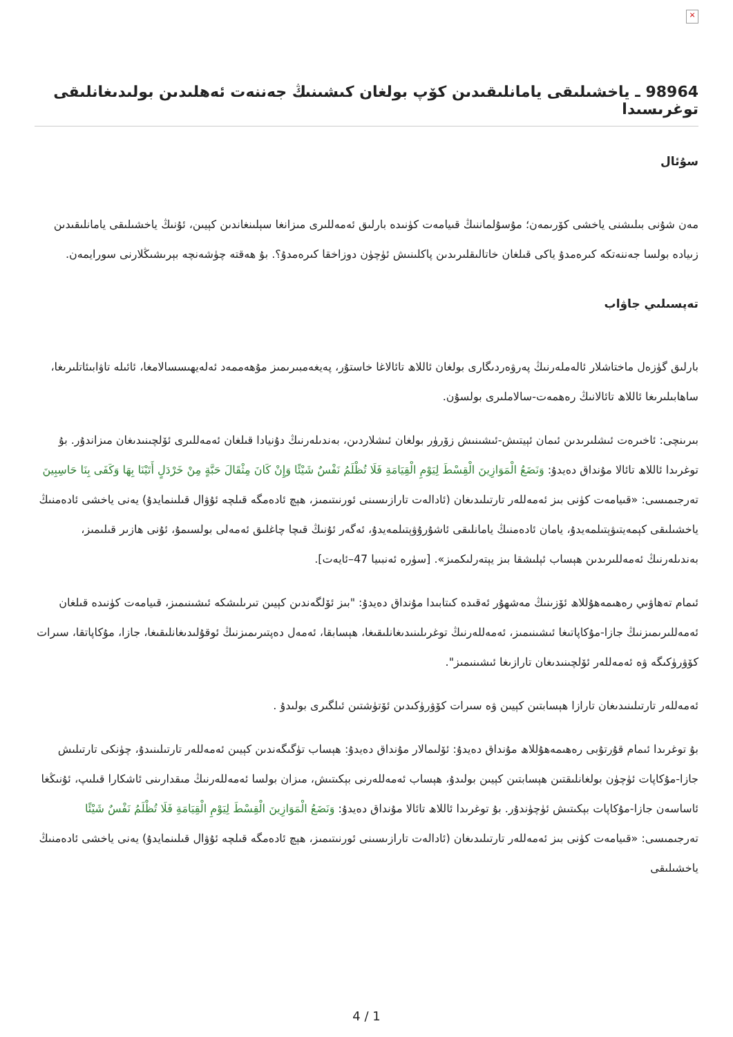×
98964 ـ ياخشىلىقى يامانلىقىدىن كۆپ بولغان كىشىنىڭ جەننەت ئەھلىدىن بولىدىغانلىقى توغرىسىدا
سۇئال
مەن شۇنى بىلىشنى ياخشى كۆرىمەن؛ مۇسۇلماننىڭ قىيامەت كۈنىدە بارلىق ئەمەللىرى مىزانغا سېلىنغاندىن كېيىن، ئۇنىڭ ياخشىلىقى يامانلىقىدىن زىيادە بولسا جەننەتكە كىرەمدۇ ياكى قىلغان خاتالىقلىرىدىن پاكلىنىش ئۈچۈن دوزاخقا كىرەمدۇ؟. بۇ ھەقتە چۈشەنچە بېرىشىڭلارنى سورايمەن.
تەپسىلىي جاۋاب
بارلىق گۈزەل ماختاشلار ئالەملەرنىڭ پەرۋەردىگارى بولغان ئاللاھ تائالاغا خاستۇر، پەيغەمبىرىمىز مۇھەممەد ئەلەيھىسسالامغا، ئائىلە تاۋابىئاتلىرىغا، ساھابىلىرىغا ئاللاھ تائالانىڭ رەھمەت-سالاملىرى بولسۇن.
بىرىنچى: ئاخىرەت ئىشلىرىدىن ئىمان ئېيتىش-ئىشىنىش زۆرۈر بولغان ئىشلاردىن، بەندىلەرنىڭ دۇنيادا قىلغان ئەمەللىرى ئۆلچىنىدىغان مىزاندۇر. بۇ توغرىدا ئاللاھ تائالا مۇنداق دەيدۇ: وَنَضَعُ الْمَوَازِينَ الْقِسْطَ لِيَوْمِ الْقِيَامَةِ فَلَا تُظْلَمُ نَفْسٌ شَيْئًا وَإِنْ كَانَ مِثْقَالَ حَبَّةٍ مِنْ خَرْدَلٍ أَتَيْنَا بِهَا وَكَفَى بِنَا حَاسِبِينَ تەرجىمىسى: «قىيامەت كۈنى بىز ئەمەللەر تارتىلىدىغان (ئادالەت تارازىسىنى ئورنىتىمىز، ھېچ ئادەمگە قىلچە ئۇۋال قىلىنمايدۇ) يەنى ياخشى ئادەمنىڭ ياخشىلىقى كېمەيتىۋېتىلمەيدۇ، يامان ئادەمنىڭ يامانلىقى ئاشۇرۇۋېتىلمەيدۇ، ئەگەر ئۇنىڭ قىچا چاغلىق ئەمەلى بولسىمۇ، ئۇنى ھازىر قىلىمىز، بەندىلەرنىڭ ئەمەللىرىدىن ھېساب ئېلىشقا بىز يېتەرلىكمىز». [سۈرە ئەنبىيا 47–ئايەت].
ئىمام تەھاۋىي رەھىمەھۇللاھ ئۆزىنىڭ مەشھۇر ئەقىدە كىتابىدا مۇنداق دەيدۇ: "بىز ئۆلگەندىن كېيىن تىرىلىشكە ئىشىنىمىز، قىيامەت كۈنىدە قىلغان ئەمەللىرىمىزنىڭ جازا-مۇكاپاتىغا ئىشىنىمىز، ئەمەللەرنىڭ توغرىلىنىدىغانلىقىغا، ھېسابقا، ئەمەل دەپتىرىمىزنىڭ ئوقۇلىدىغانلىقىغا، جازا، مۇكاپاتقا، سىرات كۆۋرۈكىگە ۋە ئەمەللەر ئۆلچىنىدىغان تارازىغا ئىشىنىمىز".
ئەمەللەر تارتىلىنىدىغان تارازا ھېسابتىن كېيىن ۋە سىرات كۆۋرۈكىدىن ئۆتۈشتىن ئىلگىرى بولىدۇ .
بۇ توغرىدا ئىمام قۇرتۇبى رەھىمەھۇللاھ مۇنداق دەيدۇ: ئۆلىمالار مۇنداق دەيدۇ: ھېساب تۈگىگەندىن كېيىن ئەمەللەر تارتىلىنىدۇ، چۈنكى تارتىلىش جازا-مۇكاپات ئۈچۈن بولغانلىقتىن ھېسابتىن كېيىن بولىدۇ، ھېساب ئەمەللەرنى بېكىتىش، مىزان بولسا ئەمەللەرنىڭ مىقدارىنى ئاشكارا قىلىپ، ئۇنىڭغا ئاساسەن جازا-مۇكاپات بېكىتىش ئۈچۈندۇر. بۇ توغرىدا ئاللاھ تائالا مۇنداق دەيدۇ: وَنَضَعُ الْمَوَازِينَ الْقِسْطَ لِيَوْمِ الْقِيَامَةِ فَلَا تُظْلَمُ نَفْسٌ شَيْئًا تەرجىمىسى: «قىيامەت كۈنى بىز ئەمەللەر تارتىلىدىغان (ئادالەت تارازىسىنى ئورنىتىمىز، ھېچ ئادەمگە قىلچە ئۇۋال قىلىنمايدۇ) يەنى ياخشى ئادەمنىڭ ياخشىلىقى
4 / 1